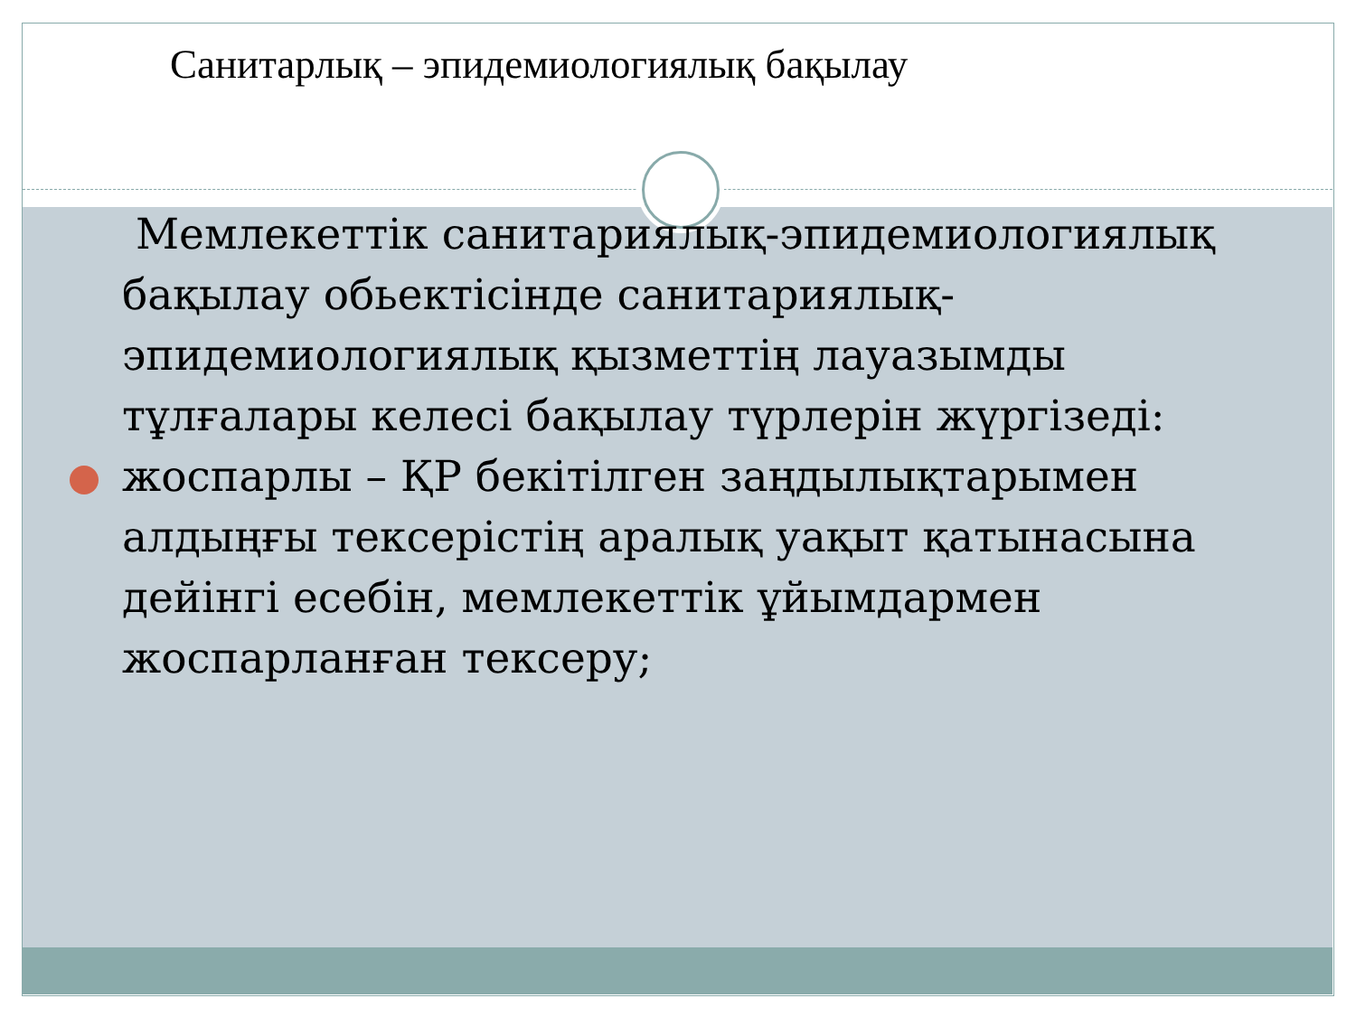Санитарлық – эпидемиологиялық бақылау
Мемлекеттік санитариялық-эпидемиологиялық бақылау обьектісінде санитариялық-эпидемиологиялық қызметтің лауазымды тұлғалары келесі бақылау түрлерін жүргізеді:
жоспарлы – ҚР бекітілген заңдылықтарымен алдыңғы тексерістің аралық уақыт қатынасына дейінгі есебін, мемлекеттік ұйымдармен жоспарланған тексеру;